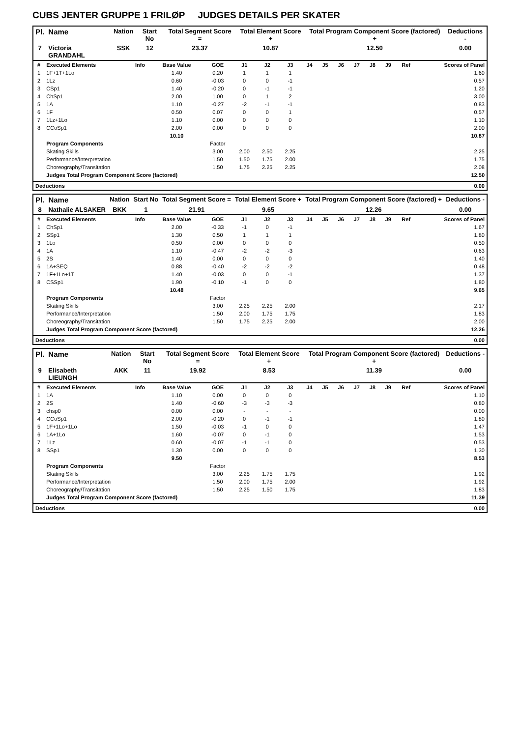CUBS JENTER GRUPPE 1 FRILØP JUDGES DETAILS PER SKATER
| Pl. | Name | Nation | Start No | Total Segment Score = | Total Element Score + | Total Program Component Score (factored) + | Deductions - |
| --- | --- | --- | --- | --- | --- | --- | --- |
| 7 | Victoria GRANDAHL | SSK | 12 | 23.37 | 10.87 | 12.50 | 0.00 |
| # | Executed Elements | Info | Base Value | GOE | J1 | J2 | J3 | J4 | J5 | J6 | J7 | J8 | J9 | Ref | Scores of Panel |
| --- | --- | --- | --- | --- | --- | --- | --- | --- | --- | --- | --- | --- | --- | --- | --- |
| 1 | 1F+1T+1Lo | | 1.40 | 0.20 | 1 | 1 | 1 | | | | | | | | 1.60 |
| 2 | 1Lz | | 0.60 | -0.03 | 0 | 0 | -1 | | | | | | | | 0.57 |
| 3 | CSp1 | | 1.40 | -0.20 | 0 | -1 | -1 | | | | | | | | 1.20 |
| 4 | ChSp1 | | 2.00 | 1.00 | 0 | 1 | 2 | | | | | | | | 3.00 |
| 5 | 1A | | 1.10 | -0.27 | -2 | -1 | -1 | | | | | | | | 0.83 |
| 6 | 1F | | 0.50 | 0.07 | 0 | 0 | 1 | | | | | | | | 0.57 |
| 7 | 1Lz+1Lo | | 1.10 | 0.00 | 0 | 0 | 0 | | | | | | | | 1.10 |
| 8 | CCoSp1 | | 2.00 | 0.00 | 0 | 0 | 0 | | | | | | | | 2.00 |
| | | | 10.10 | | | | | | | | | | | | 10.87 |
| | Program Components | | | Factor | | | | | | | | | | | |
| | Skating Skills | | | 3.00 | 2.00 | 2.50 | 2.25 | | | | | | | | 2.25 |
| | Performance/Interpretation | | | 1.50 | 1.50 | 1.75 | 2.00 | | | | | | | | 1.75 |
| | Choreography/Transitation | | | 1.50 | 1.75 | 2.25 | 2.25 | | | | | | | | 2.08 |
| | Judges Total Program Component Score (factored) | | | | | | | | | | | | | | 12.50 |
| Deductions | 0.00 |
| --- | --- |
| Pl. | Name | Nation | Start No | Total Segment Score = | Total Element Score + | Total Program Component Score (factored) + | Deductions - |
| --- | --- | --- | --- | --- | --- | --- | --- |
| 8 | Nathalie ALSAKER | BKK | 1 | 21.91 | 9.65 | 12.26 | 0.00 |
| # | Executed Elements | Info | Base Value | GOE | J1 | J2 | J3 | J4 | J5 | J6 | J7 | J8 | J9 | Ref | Scores of Panel |
| --- | --- | --- | --- | --- | --- | --- | --- | --- | --- | --- | --- | --- | --- | --- | --- |
| 1 | ChSp1 | | 2.00 | -0.33 | -1 | 0 | -1 | | | | | | | | 1.67 |
| 2 | SSp1 | | 1.30 | 0.50 | 1 | 1 | 1 | | | | | | | | 1.80 |
| 3 | 1Lo | | 0.50 | 0.00 | 0 | 0 | 0 | | | | | | | | 0.50 |
| 4 | 1A | | 1.10 | -0.47 | -2 | -2 | -3 | | | | | | | | 0.63 |
| 5 | 2S | | 1.40 | 0.00 | 0 | 0 | 0 | | | | | | | | 1.40 |
| 6 | 1A+SEQ | | 0.88 | -0.40 | -2 | -2 | -2 | | | | | | | | 0.48 |
| 7 | 1F+1Lo+1T | | 1.40 | -0.03 | 0 | 0 | -1 | | | | | | | | 1.37 |
| 8 | CSSp1 | | 1.90 | -0.10 | -1 | 0 | 0 | | | | | | | | 1.80 |
| | | | 10.48 | | | | | | | | | | | | 9.65 |
| | Program Components | | | Factor | | | | | | | | | | | |
| | Skating Skills | | | 3.00 | 2.25 | 2.25 | 2.00 | | | | | | | | 2.17 |
| | Performance/Interpretation | | | 1.50 | 2.00 | 1.75 | 1.75 | | | | | | | | 1.83 |
| | Choreography/Transitation | | | 1.50 | 1.75 | 2.25 | 2.00 | | | | | | | | 2.00 |
| | Judges Total Program Component Score (factored) | | | | | | | | | | | | | | 12.26 |
| Deductions | 0.00 |
| --- | --- |
| Pl. | Name | Nation | Start No | Total Segment Score = | Total Element Score + | Total Program Component Score (factored) + | Deductions - |
| --- | --- | --- | --- | --- | --- | --- | --- |
| 9 | Elisabeth LIEUNGH | AKK | 11 | 19.92 | 8.53 | 11.39 | 0.00 |
| # | Executed Elements | Info | Base Value | GOE | J1 | J2 | J3 | J4 | J5 | J6 | J7 | J8 | J9 | Ref | Scores of Panel |
| --- | --- | --- | --- | --- | --- | --- | --- | --- | --- | --- | --- | --- | --- | --- | --- |
| 1 | 1A | | 1.10 | 0.00 | 0 | 0 | 0 | | | | | | | | 1.10 |
| 2 | 2S | | 1.40 | -0.60 | -3 | -3 | -3 | | | | | | | | 0.80 |
| 3 | chsp0 | | 0.00 | 0.00 | - | - | - | | | | | | | | 0.00 |
| 4 | CCoSp1 | | 2.00 | -0.20 | 0 | -1 | -1 | | | | | | | | 1.80 |
| 5 | 1F+1Lo+1Lo | | 1.50 | -0.03 | -1 | 0 | 0 | | | | | | | | 1.47 |
| 6 | 1A+1Lo | | 1.60 | -0.07 | 0 | -1 | 0 | | | | | | | | 1.53 |
| 7 | 1Lz | | 0.60 | -0.07 | -1 | -1 | 0 | | | | | | | | 0.53 |
| 8 | SSp1 | | 1.30 | 0.00 | 0 | 0 | 0 | | | | | | | | 1.30 |
| | | | 9.50 | | | | | | | | | | | | 8.53 |
| | Program Components | | | Factor | | | | | | | | | | | |
| | Skating Skills | | | 3.00 | 2.25 | 1.75 | 1.75 | | | | | | | | 1.92 |
| | Performance/Interpretation | | | 1.50 | 2.00 | 1.75 | 2.00 | | | | | | | | 1.92 |
| | Choreography/Transitation | | | 1.50 | 2.25 | 1.50 | 1.75 | | | | | | | | 1.83 |
| | Judges Total Program Component Score (factored) | | | | | | | | | | | | | | 11.39 |
| Deductions | 0.00 |
| --- | --- |